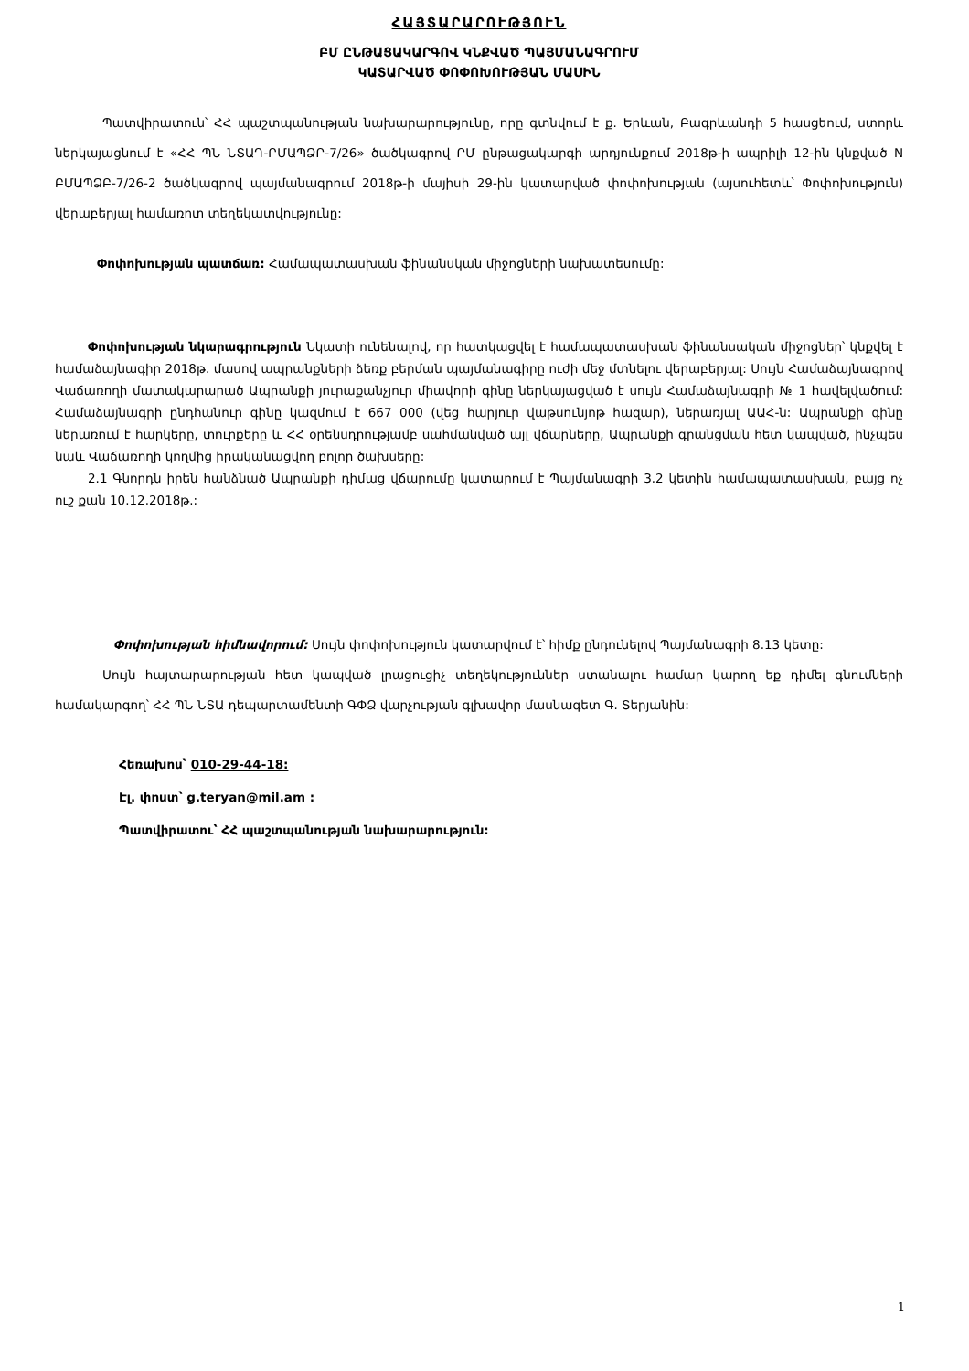ՀԱՅՏԱՐԱՐՈՒԹՅՈՒՆ
ԲՄ ԸՆԹԱՑԱԿԱՐԳՈՎ ԿՆՔՎԱԾ ՊԱՅՄԱՆԱԳՐՈՒՄ
ԿԱՏԱՐՎԱԾ ՓՈՓՈԽՈՒԹՅԱՆ ՄԱՍԻՆ
Պատվիրատուն՝ ՀՀ պաշտպանության նախարարությունը, որը գտնվում է ք. Երևան, Բագրևանդի 5 հասցեում, ստորև ներկայացնում է «ՀՀ ՊՆ ՆՏԱԴ-ԲՄԱՊՁԲ-7/26» ծածկագրով ԲՄ ընթացակարգի արդյունքում 2018թ-ի ապրիլի 12-ին կնքված N ԲՄԱՊՁԲ-7/26-2 ծածկագրով պայմանագրում 2018թ-ի մայիսի 29-ին կատարված փոփոխության (այսուհետև՝ Փոփոխություն) վերաբերյալ համառոտ տեղեկատվությունը:
Փոփոխության պատճառ: Համապատասխան ֆինանսկան միջոցների նախատեսումը:
Փոփոխության նկարագրություն Նկատի ունենալով, որ հատկացվել է համապատասխան ֆինանսական միջոցներ՝ կնքվել է համաձայնագիր 2018թ. մասով ապրանքների ձեռք բերման պայմանագիրը ուժի մեջ մտնելու վերաբերյալ: Սույն Համաձայնագրով Վաճառողի մատակարարած Ապրանքի յուրաքանչյուր միավորի գինը ներկայացված է սույն Համաձայնագրի № 1 հավելվածում: Համաձայնագրի ընդհանուր գինը կազմում է 667 000 (վեց հարյուր վաթսունյոթ հազար), ներառյալ ԱԱՀ-ն: Ապրանքի գինը ներառում է հարկերը, տուրքերը և ՀՀ օրենսդրությամբ սահմանված այլ վճարները, Ապրանքի գրանցման հետ կապված, ինչպես նաև Վաճառողի կողմից իրականացվող բոլոր ծախսերը:
2.1 Գնորդն իրեն հանձնած Ապրանքի դիմաց վճարումը կատարում է Պայմանագրի 3.2 կետին համապատասխան, բայց ոչ ուշ քան 10.12.2018թ.:
Փոփոխության հիմնավորում: Սույն փոփոխություն կատարվում է՝ հիմք ընդունելով Պայմանագրի 8.13 կետը:
Սույն հայտարարության հետ կապված լրացուցիչ տեղեկություններ ստանալու համար կարող եք դիմել գնումների համակարգող՝ ՀՀ ՊՆ ՆՏԱ դեպարտամենտի ԳՓՁ վարչության գլխավոր մասնագետ Գ. Տերյանին:
Հեռախոս՝ 010-29-44-18:
Էլ. փոստ՝ g.teryan@mil.am :
Պատվիրատու՝ ՀՀ պաշտպանության նախարարություն:
1